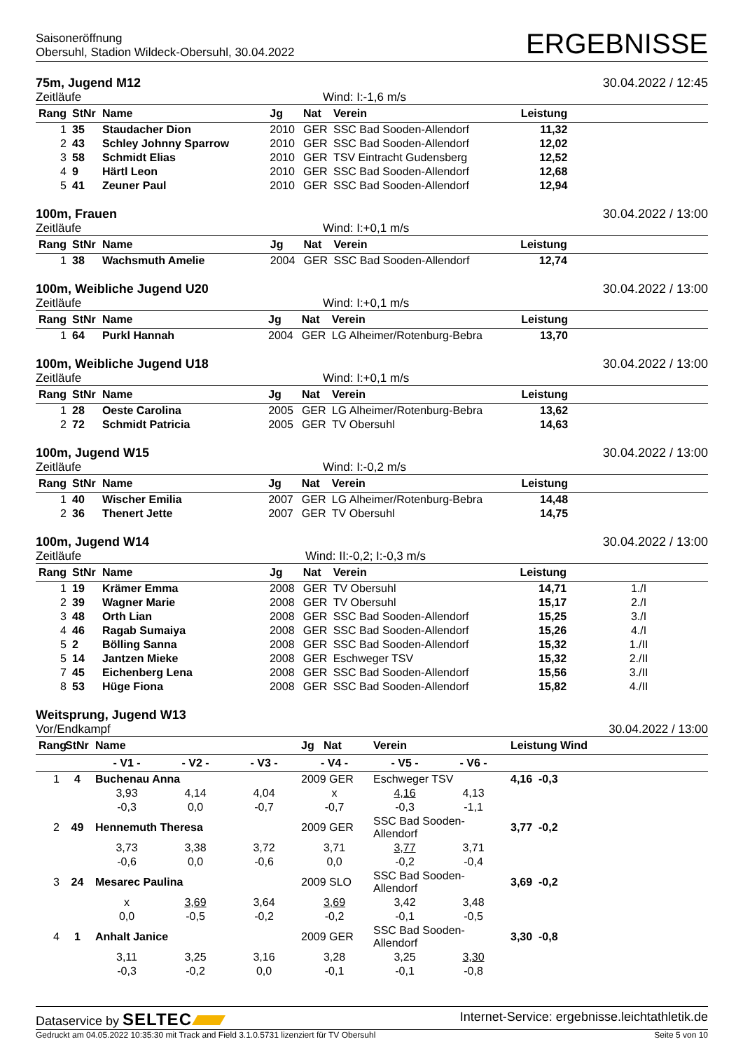Saisoneröffnung
Obersuhl, Stadion Wildeck-Obersuhl, 30.04.2022
ERGEBNISSE
75m, Jugend M12 30.04.2022 / 12:45
Zeitläufe Wind: I:-1,6 m/s
| Rang | StNr | Name | Jg | Nat | Verein | Leistung | |
| --- | --- | --- | --- | --- | --- | --- | --- |
| 1 | 35 | Staudacher Dion | 2010 | GER | SSC Bad Sooden-Allendorf | 11,32 | |
| 2 | 43 | Schley Johnny Sparrow | 2010 | GER | SSC Bad Sooden-Allendorf | 12,02 | |
| 3 | 58 | Schmidt Elias | 2010 | GER | TSV Eintracht Gudensberg | 12,52 | |
| 4 | 9 | Härtl Leon | 2010 | GER | SSC Bad Sooden-Allendorf | 12,68 | |
| 5 | 41 | Zeuner Paul | 2010 | GER | SSC Bad Sooden-Allendorf | 12,94 | |
100m, Frauen 30.04.2022 / 13:00
Zeitläufe Wind: I:+0,1 m/s
| Rang | StNr | Name | Jg | Nat | Verein | Leistung | |
| --- | --- | --- | --- | --- | --- | --- | --- |
| 1 | 38 | Wachsmuth Amelie | 2004 | GER | SSC Bad Sooden-Allendorf | 12,74 | |
100m, Weibliche Jugend U20 30.04.2022 / 13:00
Zeitläufe Wind: I:+0,1 m/s
| Rang | StNr | Name | Jg | Nat | Verein | Leistung | |
| --- | --- | --- | --- | --- | --- | --- | --- |
| 1 | 64 | Purkl Hannah | 2004 | GER | LG Alheimer/Rotenburg-Bebra | 13,70 | |
100m, Weibliche Jugend U18 30.04.2022 / 13:00
Zeitläufe Wind: I:+0,1 m/s
| Rang | StNr | Name | Jg | Nat | Verein | Leistung | |
| --- | --- | --- | --- | --- | --- | --- | --- |
| 1 | 28 | Oeste Carolina | 2005 | GER | LG Alheimer/Rotenburg-Bebra | 13,62 | |
| 2 | 72 | Schmidt Patricia | 2005 | GER | TV Obersuhl | 14,63 | |
100m, Jugend W15 30.04.2022 / 13:00
Zeitläufe Wind: I:-0,2 m/s
| Rang | StNr | Name | Jg | Nat | Verein | Leistung | |
| --- | --- | --- | --- | --- | --- | --- | --- |
| 1 | 40 | Wischer Emilia | 2007 | GER | LG Alheimer/Rotenburg-Bebra | 14,48 | |
| 2 | 36 | Thenert Jette | 2007 | GER | TV Obersuhl | 14,75 | |
100m, Jugend W14 30.04.2022 / 13:00
Zeitläufe Wind: II:-0,2; I:-0,3 m/s
| Rang | StNr | Name | Jg | Nat | Verein | Leistung | |
| --- | --- | --- | --- | --- | --- | --- | --- |
| 1 | 19 | Krämer Emma | 2008 | GER | TV Obersuhl | 14,71 | 1./I |
| 2 | 39 | Wagner Marie | 2008 | GER | TV Obersuhl | 15,17 | 2./I |
| 3 | 48 | Orth Lian | 2008 | GER | SSC Bad Sooden-Allendorf | 15,25 | 3./I |
| 4 | 46 | Ragab Sumaiya | 2008 | GER | SSC Bad Sooden-Allendorf | 15,26 | 4./I |
| 5 | 2 | Bölling Sanna | 2008 | GER | SSC Bad Sooden-Allendorf | 15,32 | 1./II |
| 5 | 14 | Jantzen Mieke | 2008 | GER | Eschweger TSV | 15,32 | 2./II |
| 7 | 45 | Eichenberg Lena | 2008 | GER | SSC Bad Sooden-Allendorf | 15,56 | 3./II |
| 8 | 53 | Hüge Fiona | 2008 | GER | SSC Bad Sooden-Allendorf | 15,82 | 4./II |
Weitsprung, Jugend W13
Vor/Endkampf 30.04.2022 / 13:00
| Rang | StNr | Name | | | Jg Nat | Verein | | Leistung Wind | |
| --- | --- | --- | --- | --- | --- | --- | --- | --- | --- |
| | | - V1 - | - V2 - | - V3 - | - V4 - | - V5 - | - V6 - | | |
| 1 | 4 | Buchenau Anna | | | 2009 GER | Eschweger TSV | | 4,16 -0,3 | |
| | | 3,93 | 4,14 | 4,04 | x | 4,16 | 4,13 | | |
| | | -0,3 | 0,0 | -0,7 | -0,7 | -0,3 | -1,1 | | |
| 2 | 49 | Hennemuth Theresa | | | 2009 GER | SSC Bad Sooden-Allendorf | | 3,77 -0,2 | |
| | | 3,73 | 3,38 | 3,72 | 3,71 | 3,77 | 3,71 | | |
| | | -0,6 | 0,0 | -0,6 | 0,0 | -0,2 | -0,4 | | |
| 3 | 24 | Mesarec Paulina | | | 2009 SLO | SSC Bad Sooden-Allendorf | | 3,69 -0,2 | |
| | | x | 3,69 | 3,64 | 3,69 | 3,42 | 3,48 | | |
| | | 0,0 | -0,5 | -0,2 | -0,2 | -0,1 | -0,5 | | |
| 4 | 1 | Anhalt Janice | | | 2009 GER | SSC Bad Sooden-Allendorf | | 3,30 -0,8 | |
| | | 3,11 | 3,25 | 3,16 | 3,28 | 3,25 | 3,30 | | |
| | | -0,3 | -0,2 | 0,0 | -0,1 | -0,1 | -0,8 | | |
Dataservice by SELTEC Internet-Service: ergebnisse.leichtathletik.de
Gedruckt am 04.05.2022 10:35:30 mit Track and Field 3.1.0.5731 lizenziert für TV Obersuhl Seite 5 von 10